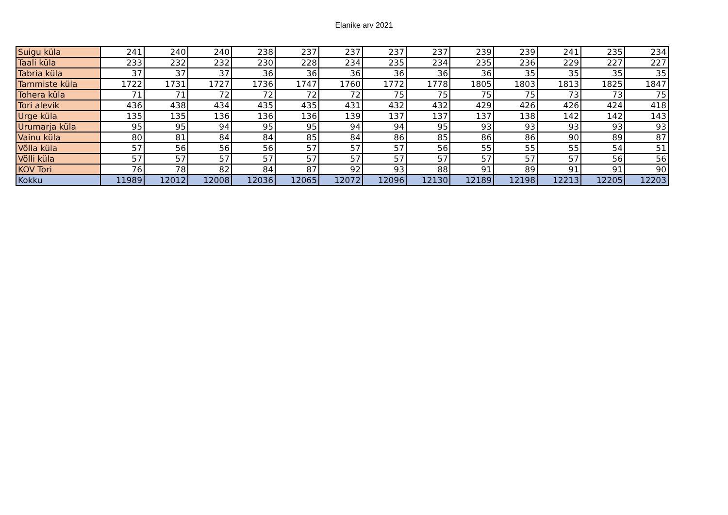Elanike arv 2021
| Suigu küla | 241 | 240 | 240 | 238 | 237 | 237 | 237 | 237 | 239 | 239 | 241 | 235 | 234 |
| Taali küla | 233 | 232 | 232 | 230 | 228 | 234 | 235 | 234 | 235 | 236 | 229 | 227 | 227 |
| Tabria küla | 37 | 37 | 37 | 36 | 36 | 36 | 36 | 36 | 36 | 35 | 35 | 35 | 35 |
| Tammiste küla | 1722 | 1731 | 1727 | 1736 | 1747 | 1760 | 1772 | 1778 | 1805 | 1803 | 1813 | 1825 | 1847 |
| Tohera küla | 71 | 71 | 72 | 72 | 72 | 72 | 75 | 75 | 75 | 75 | 73 | 73 | 75 |
| Tori alevik | 436 | 438 | 434 | 435 | 435 | 431 | 432 | 432 | 429 | 426 | 426 | 424 | 418 |
| Urge küla | 135 | 135 | 136 | 136 | 136 | 139 | 137 | 137 | 137 | 138 | 142 | 142 | 143 |
| Urumarja küla | 95 | 95 | 94 | 95 | 95 | 94 | 94 | 95 | 93 | 93 | 93 | 93 | 93 |
| Vainu küla | 80 | 81 | 84 | 84 | 85 | 84 | 86 | 85 | 86 | 86 | 90 | 89 | 87 |
| Võlla küla | 57 | 56 | 56 | 56 | 57 | 57 | 57 | 56 | 55 | 55 | 55 | 54 | 51 |
| Võlli küla | 57 | 57 | 57 | 57 | 57 | 57 | 57 | 57 | 57 | 57 | 57 | 56 | 56 |
| KOV Tori | 76 | 78 | 82 | 84 | 87 | 92 | 93 | 88 | 91 | 89 | 91 | 91 | 90 |
| Kokku | 11989 | 12012 | 12008 | 12036 | 12065 | 12072 | 12096 | 12130 | 12189 | 12198 | 12213 | 12205 | 12203 |